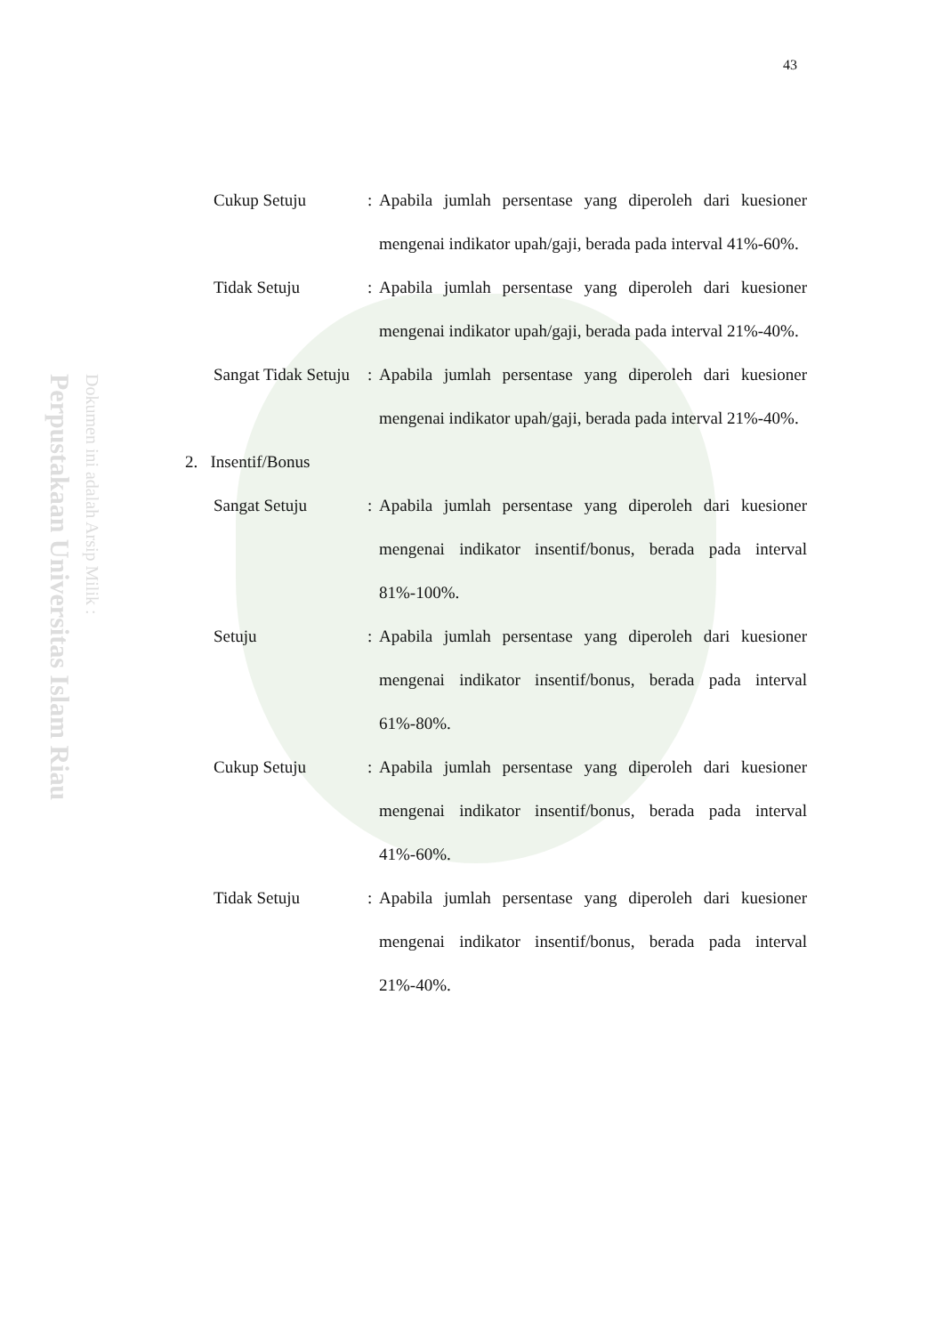43
Perpustakaan Universitas Islam Riau Dokumen ini adalah Arsip Milik :
Cukup Setuju : Apabila jumlah persentase yang diperoleh dari kuesioner mengenai indikator upah/gaji, berada pada interval 41%-60%.
Tidak Setuju : Apabila jumlah persentase yang diperoleh dari kuesioner mengenai indikator upah/gaji, berada pada interval 21%-40%.
Sangat Tidak Setuju
: Apabila jumlah persentase yang diperoleh dari kuesioner mengenai indikator upah/gaji, berada pada interval 21%-40%.
2. Insentif/Bonus
Sangat Setuju : Apabila jumlah persentase yang diperoleh dari kuesioner mengenai indikator insentif/bonus, berada pada interval 81%-100%.
Setuju : Apabila jumlah persentase yang diperoleh dari kuesioner mengenai indikator insentif/bonus, berada pada interval 61%-80%.
Cukup Setuju : Apabila jumlah persentase yang diperoleh dari kuesioner mengenai indikator insentif/bonus, berada pada interval 41%-60%.
Tidak Setuju : Apabila jumlah persentase yang diperoleh dari kuesioner mengenai indikator insentif/bonus, berada pada interval 21%-40%.